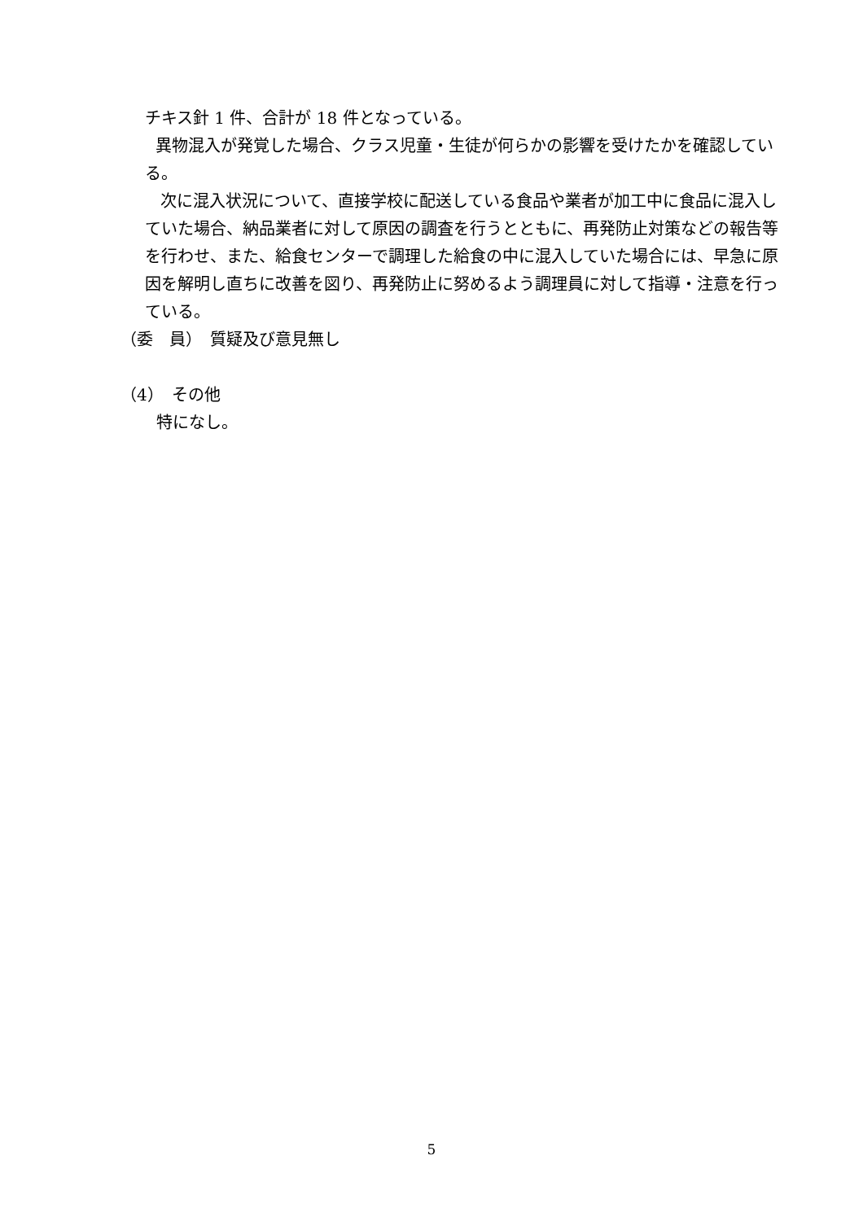チキス針 1 件、合計が 18 件となっている。
異物混入が発覚した場合、クラス児童・生徒が何らかの影響を受けたかを確認している。
次に混入状況について、直接学校に配送している食品や業者が加工中に食品に混入していた場合、納品業者に対して原因の調査を行うとともに、再発防止対策などの報告等を行わせ、また、給食センターで調理した給食の中に混入していた場合には、早急に原因を解明し直ちに改善を図り、再発防止に努めるよう調理員に対して指導・注意を行っている。
（委　員）　質疑及び意見無し
（4）　その他
特になし。
5